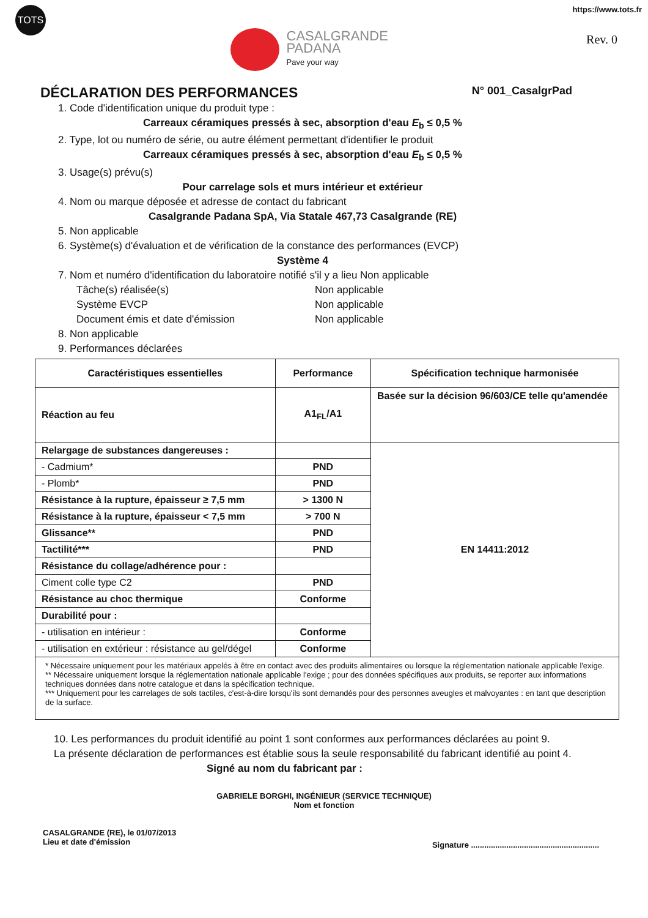TOTS
CASALGRANDE
PADANA
Pave your way
https://www.tots.fr
Rev. 0
DÉCLARATION DES PERFORMANCES N° 001_CasalgrPad
1. Code d'identification unique du produit type :
Carreaux céramiques pressés à sec, absorption d'eau E<sub>b</sub> ≤ 0,5 %
2. Type, lot ou numéro de série, ou autre élément permettant d'identifier le produit
Carreaux céramiques pressés à sec, absorption d'eau E<sub>b</sub> ≤ 0,5 %
3. Usage(s) prévu(s)
Pour carrelage sols et murs intérieur et extérieur
4. Nom ou marque déposée et adresse de contact du fabricant
Casalgrande Padana SpA, Via Statale 467,73 Casalgrande (RE)
5. Non applicable
6. Système(s) d'évaluation et de vérification de la constance des performances (EVCP)
Système 4
7. Nom et numéro d'identification du laboratoire notifié s'il y a lieu Non applicable
Tâche(s) réalisée(s) Non applicable Système EVCP Non applicable Document émis et date d'émission Non applicable
8. Non applicable
9. Performances déclarées
| Caractéristiques essentielles | Performance | Spécification technique harmonisée |
| --- | --- | --- |
| Réaction au feu | A1<sub>FL</sub>/A1 | Basée sur la décision 96/603/CE telle qu'amendée |
| Relargage de substances dangereuses : | | EN 14411:2012 |
| - Cadmium* | PND | |
| - Plomb* | PND | |
| Résistance à la rupture, épaisseur ≥ 7,5 mm | > 1300 N | |
| Résistance à la rupture, épaisseur < 7,5 mm | > 700 N | |
| Glissance** | PND | |
| Tactilité*** | PND | |
| Résistance du collage/adhérence pour : | | |
| Ciment colle type C2 | PND | |
| Résistance au choc thermique | Conforme | |
| Durabilité pour : | | |
| - utilisation en intérieur : | Conforme | |
| - utilisation en extérieur : résistance au gel/dégel | Conforme | |
| * Nécessaire uniquement pour les matériaux appelés à être en contact avec des produits alimentaires ou lorsque la réglementation nationale applicable l'exige. ** Nécessaire uniquement lorsque la réglementation nationale applicable l'exige ; pour des données spécifiques aux produits, se reporter aux informations techniques données dans notre catalogue et dans la spécification technique. *** Uniquement pour les carrelages de sols tactiles, c'est-à-dire lorsqu'ils sont demandés pour des personnes aveugles et malvoyantes : en tant que description de la surface. | | |
10. Les performances du produit identifié au point 1 sont conformes aux performances déclarées au point 9.
La présente déclaration de performances est établie sous la seule responsabilité du fabricant identifié au point 4. Signé au nom du fabricant par :
GABRIELE BORGHI, INGÉNIEUR (SERVICE TECHNIQUE)
Nom et fonction
CASALGRANDE (RE), le 01/07/2013
Lieu et date d'émission
Signature ..........................................................